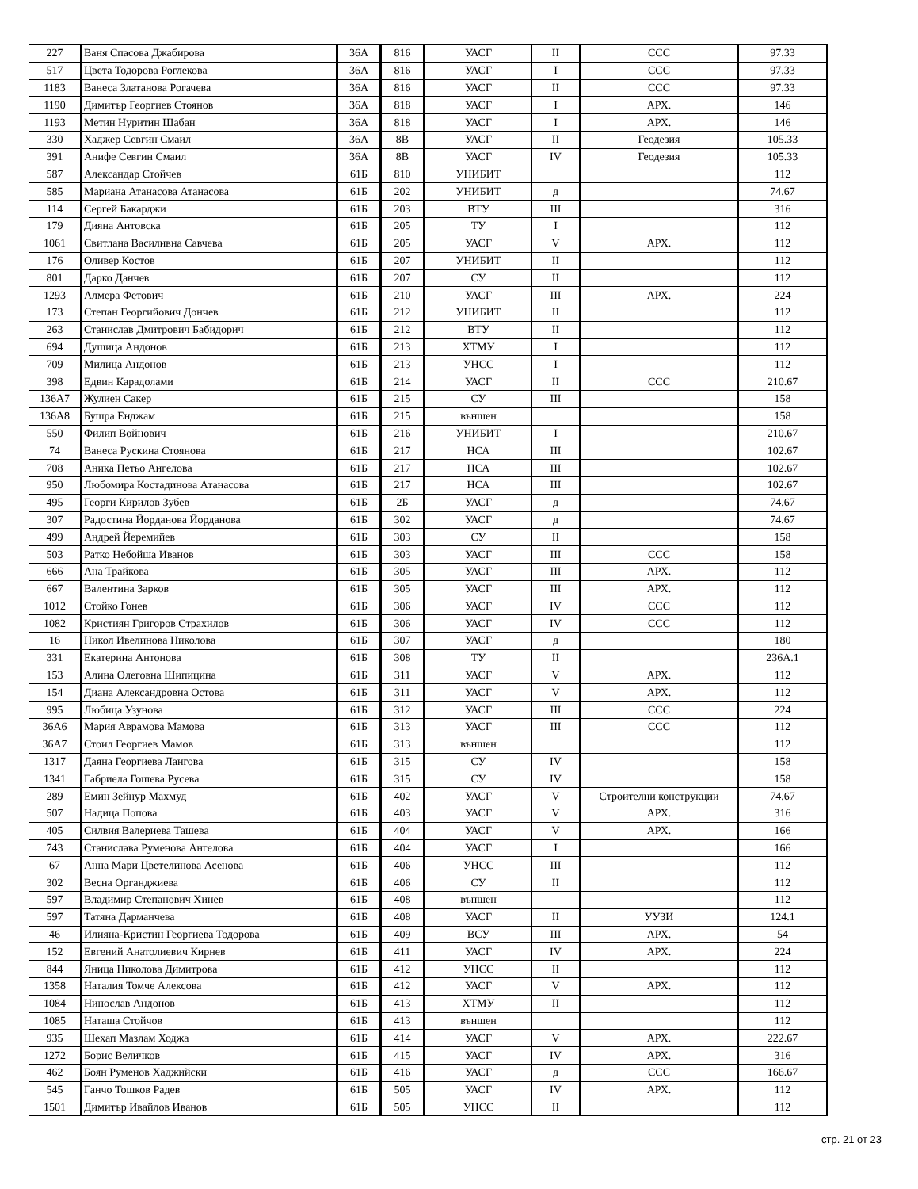| 227 | Ваня Спасова Джабирова | 36А | 816 | УАСГ | II | ССС | 97.33 |
| 517 | Цвета Тодорова Роглекова | 36А | 816 | УАСГ | I | ССС | 97.33 |
| 1183 | Ванеса Златанова Рогачева | 36А | 816 | УАСГ | II | ССС | 97.33 |
| 1190 | Димитър Георгиев Стоянов | 36А | 818 | УАСГ | I | АРХ. | 146 |
| 1193 | Метин Нуритин Шабан | 36А | 818 | УАСГ | I | АРХ. | 146 |
| 330 | Хаджер Севгин Смаил | 36А | 8В | УАСГ | II | Геодезия | 105.33 |
| 391 | Анифе Севгин Смаил | 36А | 8В | УАСГ | IV | Геодезия | 105.33 |
| 587 | Александар Стойчев | 61Б | 810 | УНИБИТ | | | 112 |
| 585 | Мариана Атанасова Атанасова | 61Б | 202 | УНИБИТ | д | | 74.67 |
| 114 | Сергей Бакарджи | 61Б | 203 | ВТУ | III | | 316 |
| 179 | Дияна Антовска | 61Б | 205 | ТУ | I | | 112 |
| 1061 | Свитлана Василивна Савчева | 61Б | 205 | УАСГ | V | АРХ. | 112 |
| 176 | Оливер Костов | 61Б | 207 | УНИБИТ | II | | 112 |
| 801 | Дарко Данчев | 61Б | 207 | СУ | II | | 112 |
| 1293 | Алмера Фетович | 61Б | 210 | УАСГ | III | АРХ. | 224 |
| 173 | Степан Георгийович Дончев | 61Б | 212 | УНИБИТ | II | | 112 |
| 263 | Станислав Дмитрович Бабидорич | 61Б | 212 | ВТУ | II | | 112 |
| 694 | Душица Андонов | 61Б | 213 | ХТМУ | I | | 112 |
| 709 | Милица Андонов | 61Б | 213 | УНСС | I | | 112 |
| 398 | Едвин Карадолами | 61Б | 214 | УАСГ | II | ССС | 210.67 |
| 136А7 | Жулиен Сакер | 61Б | 215 | СУ | III | | 158 |
| 136А8 | Бушра Енджам | 61Б | 215 | външен | | | 158 |
| 550 | Филип Войнович | 61Б | 216 | УНИБИТ | I | | 210.67 |
| 74 | Ванеса Рускина Стоянова | 61Б | 217 | НСА | III | | 102.67 |
| 708 | Аника Петьо Ангелова | 61Б | 217 | НСА | III | | 102.67 |
| 950 | Любомира Костадинова Атанасова | 61Б | 217 | НСА | III | | 102.67 |
| 495 | Георги Кирилов Зубев | 61Б | 2Б | УАСГ | д | | 74.67 |
| 307 | Радостина Йорданова Йорданова | 61Б | 302 | УАСГ | д | | 74.67 |
| 499 | Андрей Йеремийев | 61Б | 303 | СУ | II | | 158 |
| 503 | Ратко Небойша Иванов | 61Б | 303 | УАСГ | III | ССС | 158 |
| 666 | Ана Трайкова | 61Б | 305 | УАСГ | III | АРХ. | 112 |
| 667 | Валентина Зарков | 61Б | 305 | УАСГ | III | АРХ. | 112 |
| 1012 | Стойко Гонев | 61Б | 306 | УАСГ | IV | ССС | 112 |
| 1082 | Кристиян Григоров Страхилов | 61Б | 306 | УАСГ | IV | ССС | 112 |
| 16 | Никол Ивелинова Николова | 61Б | 307 | УАСГ | д | | 180 |
| 331 | Екатерина Антонова | 61Б | 308 | ТУ | II | | 236А.1 |
| 153 | Алина Олеговна Шипицина | 61Б | 311 | УАСГ | V | АРХ. | 112 |
| 154 | Диана Александровна Остова | 61Б | 311 | УАСГ | V | АРХ. | 112 |
| 995 | Любица Узунова | 61Б | 312 | УАСГ | III | ССС | 224 |
| 36А6 | Мария Аврамова Мамова | 61Б | 313 | УАСГ | III | ССС | 112 |
| 36А7 | Стоил Георгиев Мамов | 61Б | 313 | външен | | | 112 |
| 1317 | Даяна Георгиева Лангова | 61Б | 315 | СУ | IV | | 158 |
| 1341 | Габриела Гошева Русева | 61Б | 315 | СУ | IV | | 158 |
| 289 | Емин Зейнур Махмуд | 61Б | 402 | УАСГ | V | Строителни конструкции | 74.67 |
| 507 | Надица Попова | 61Б | 403 | УАСГ | V | АРХ. | 316 |
| 405 | Силвия Валериева Ташева | 61Б | 404 | УАСГ | V | АРХ. | 166 |
| 743 | Станислава Руменова Ангелова | 61Б | 404 | УАСГ | I | | 166 |
| 67 | Анна Мари Цветелинова Асенова | 61Б | 406 | УНСС | III | | 112 |
| 302 | Весна Органджиева | 61Б | 406 | СУ | II | | 112 |
| 597 | Владимир Степанович Хинев | 61Б | 408 | външен | | | 112 |
| 597 | Татяна Дарманчева | 61Б | 408 | УАСГ | II | УУЗИ | 124.1 |
| 46 | Илияна-Кристин Георгиева Тодорова | 61Б | 409 | ВСУ | III | АРХ. | 54 |
| 152 | Евгений Анатолиевич Кирнев | 61Б | 411 | УАСГ | IV | АРХ. | 224 |
| 844 | Яница Николова Димитрова | 61Б | 412 | УНСС | II | | 112 |
| 1358 | Наталия Томче Алексова | 61Б | 412 | УАСГ | V | АРХ. | 112 |
| 1084 | Нинослав Андонов | 61Б | 413 | ХТМУ | II | | 112 |
| 1085 | Наташа Стойчов | 61Б | 413 | външен | | | 112 |
| 935 | Шехап Мазлам Ходжа | 61Б | 414 | УАСГ | V | АРХ. | 222.67 |
| 1272 | Борис Величков | 61Б | 415 | УАСГ | IV | АРХ. | 316 |
| 462 | Боян Руменов Хаджийски | 61Б | 416 | УАСГ | д | ССС | 166.67 |
| 545 | Ганчо Тошков Радев | 61Б | 505 | УАСГ | IV | АРХ. | 112 |
| 1501 | Димитър Ивайлов Иванов | 61Б | 505 | УНСС | II | | 112 |
стр. 21 от 23